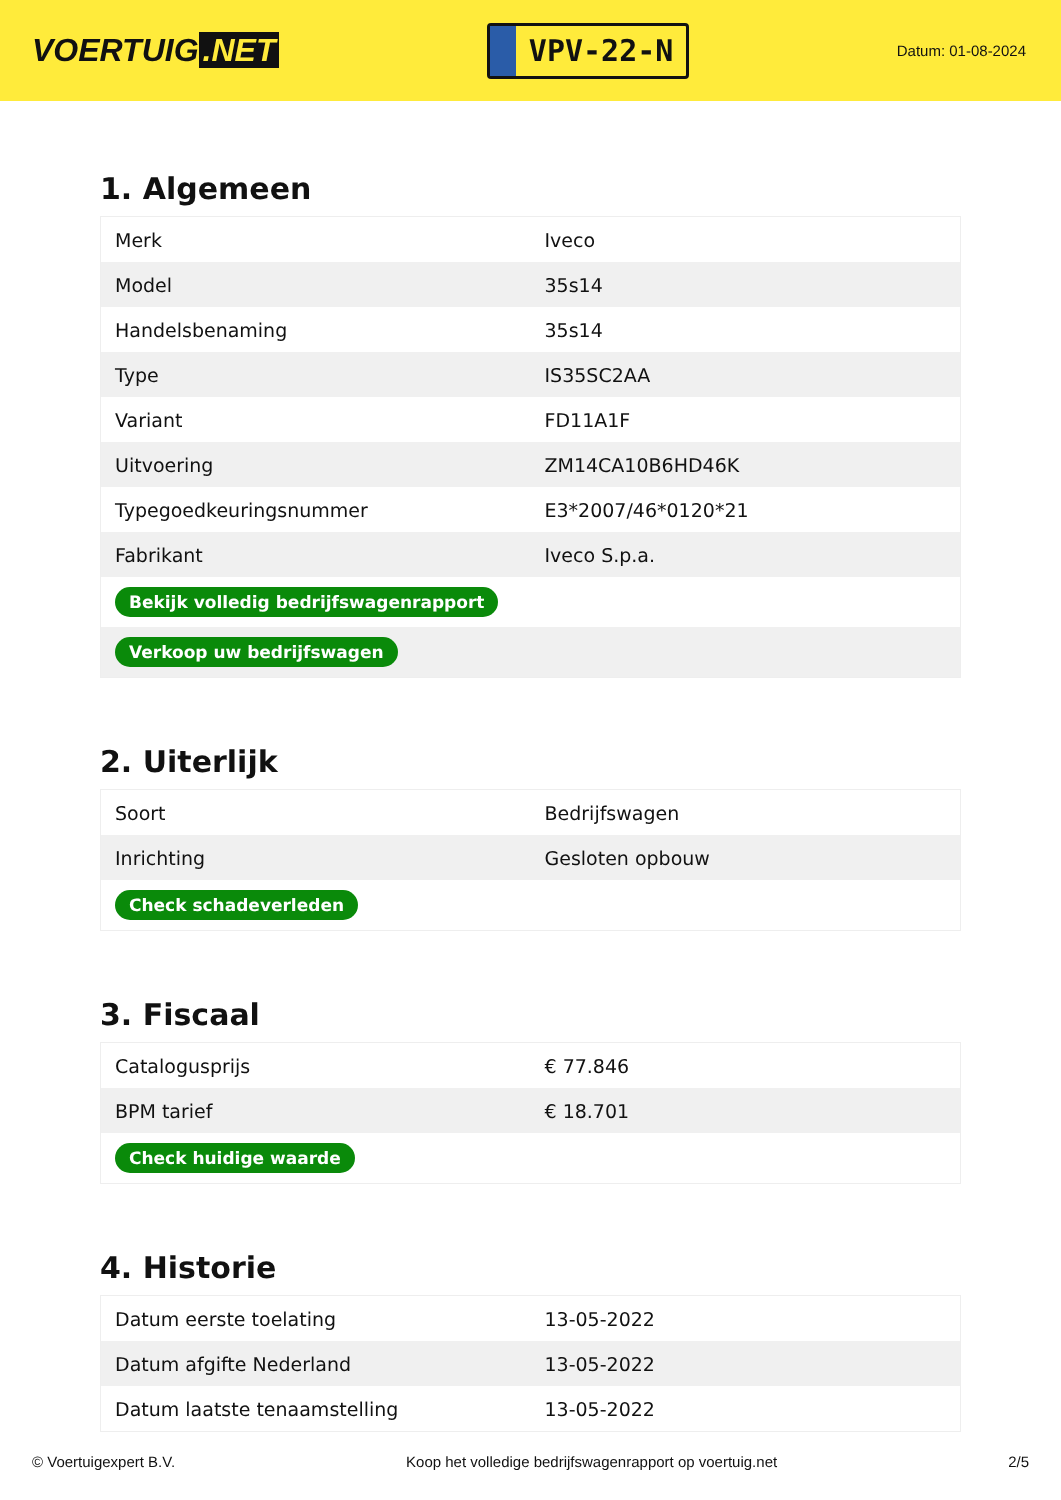VOERTUIG.NET
VPV-22-N
Datum: 01-08-2024
1. Algemeen
| Merk | Iveco |
| Model | 35s14 |
| Handelsbenaming | 35s14 |
| Type | IS35SC2AA |
| Variant | FD11A1F |
| Uitvoering | ZM14CA10B6HD46K |
| Typegoedkeuringsnummer | E3*2007/46*0120*21 |
| Fabrikant | Iveco S.p.a. |
| Bekijk volledig bedrijfswagenrapport | |
| Verkoop uw bedrijfswagen | |
2. Uiterlijk
| Soort | Bedrijfswagen |
| Inrichting | Gesloten opbouw |
| Check schadeverleden | |
3. Fiscaal
| Catalogusprijs | € 77.846 |
| BPM tarief | € 18.701 |
| Check huidige waarde | |
4. Historie
| Datum eerste toelating | 13-05-2022 |
| Datum afgifte Nederland | 13-05-2022 |
| Datum laatste tenaamstelling | 13-05-2022 |
© Voertuigexpert B.V. Koop het volledige bedrijfswagenrapport op voertuig.net 2/5